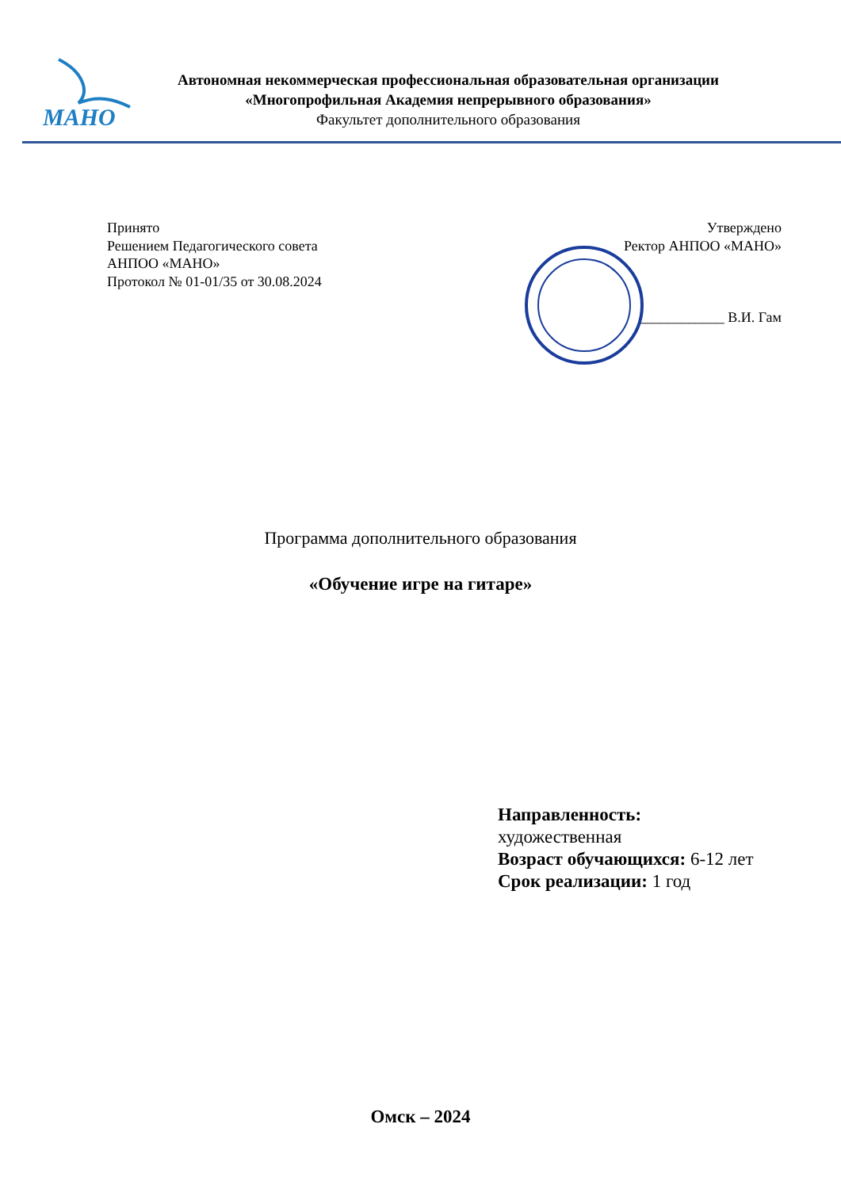МАНО
Автономная некоммерческая профессиональная образовательная организации
«Многопрофильная Академия непрерывного образования»
Факультет дополнительного образования
Принято
Решением Педагогического совета
АНПОО «МАНО»
Протокол № 01-01/35 от 30.08.2024
Утверждено
Ректор АНПОО «МАНО»
____________ В.И. Гам
Программа дополнительного образования
«Обучение игре на гитаре»
Направленность:
художественная
Возраст обучающихся: 6-12 лет
Срок реализации: 1 год
Омск – 2024